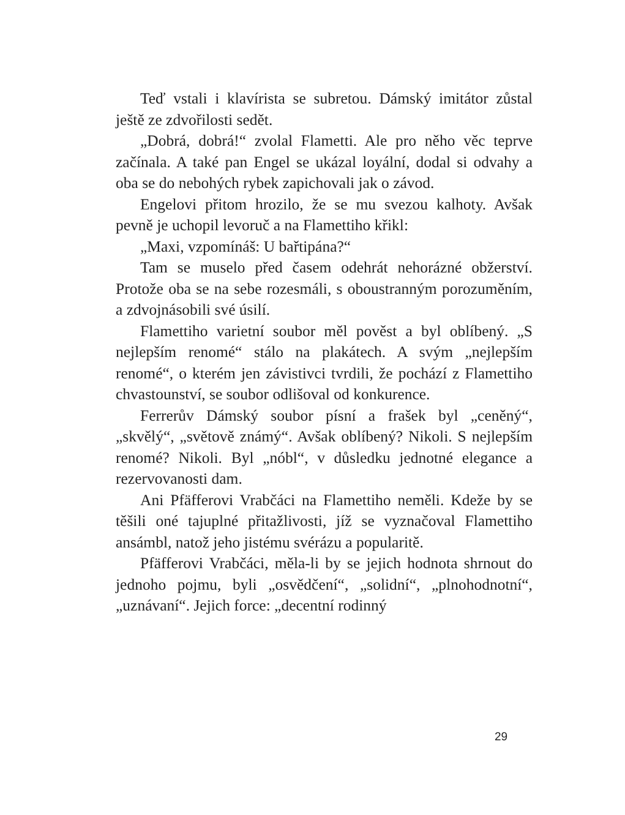Teď vstali i klavírista se subretou. Dámský imitátor zůstal ještě ze zdvořilosti sedět.
„Dobrá, dobrá!“ zvolal Flametti. Ale pro něho věc teprve začínala. A také pan Engel se ukázal loyální, dodal si odvahy a oba se do nebohých rybek zapichovali jak o závod.
Engelovi přitom hrozilo, že se mu svezou kalhoty. Avšak pevně je uchopil levoruč a na Flamettiho křikl:
„Maxi, vzpomínáš: U bařtipána?“
Tam se muselo před časem odehrát nehorázné obžerství. Protože oba se na sebe rozesmáli, s oboustranným porozuměním, a zdvojnásobili své úsilí.
Flamettiho varietní soubor měl pověst a byl oblíbený. „S nejlepším renomé“ stálo na plakátech. A svým „nejlepším renomé“, o kterém jen závistivci tvrdili, že pochází z Flamettiho chvastounství, se soubor odlišoval od konkurence.
Ferrerův Dámský soubor písní a frašek byl „ceněný“, „skvělý“, „světově známý“. Avšak oblíbený? Nikoli. S nejlepším renomé? Nikoli. Byl „nóbl“, v důsledku jednotné elegance a rezervovanosti dam.
Ani Pfäfferovi Vrabčáci na Flamettiho neměli. Kdeže by se těšili oné tajuplné přitažlivosti, jíž se vyznačoval Flamettiho ansámbl, natož jeho jistému svérázu a popularitě.
Pfäfferovi Vrabčáci, měla-li by se jejich hodnota shrnout do jednoho pojmu, byli „osvědčení“, „solidní“, „plnohodnotní“, „uznávaní“. Jejich force: „decentní rodinný
29